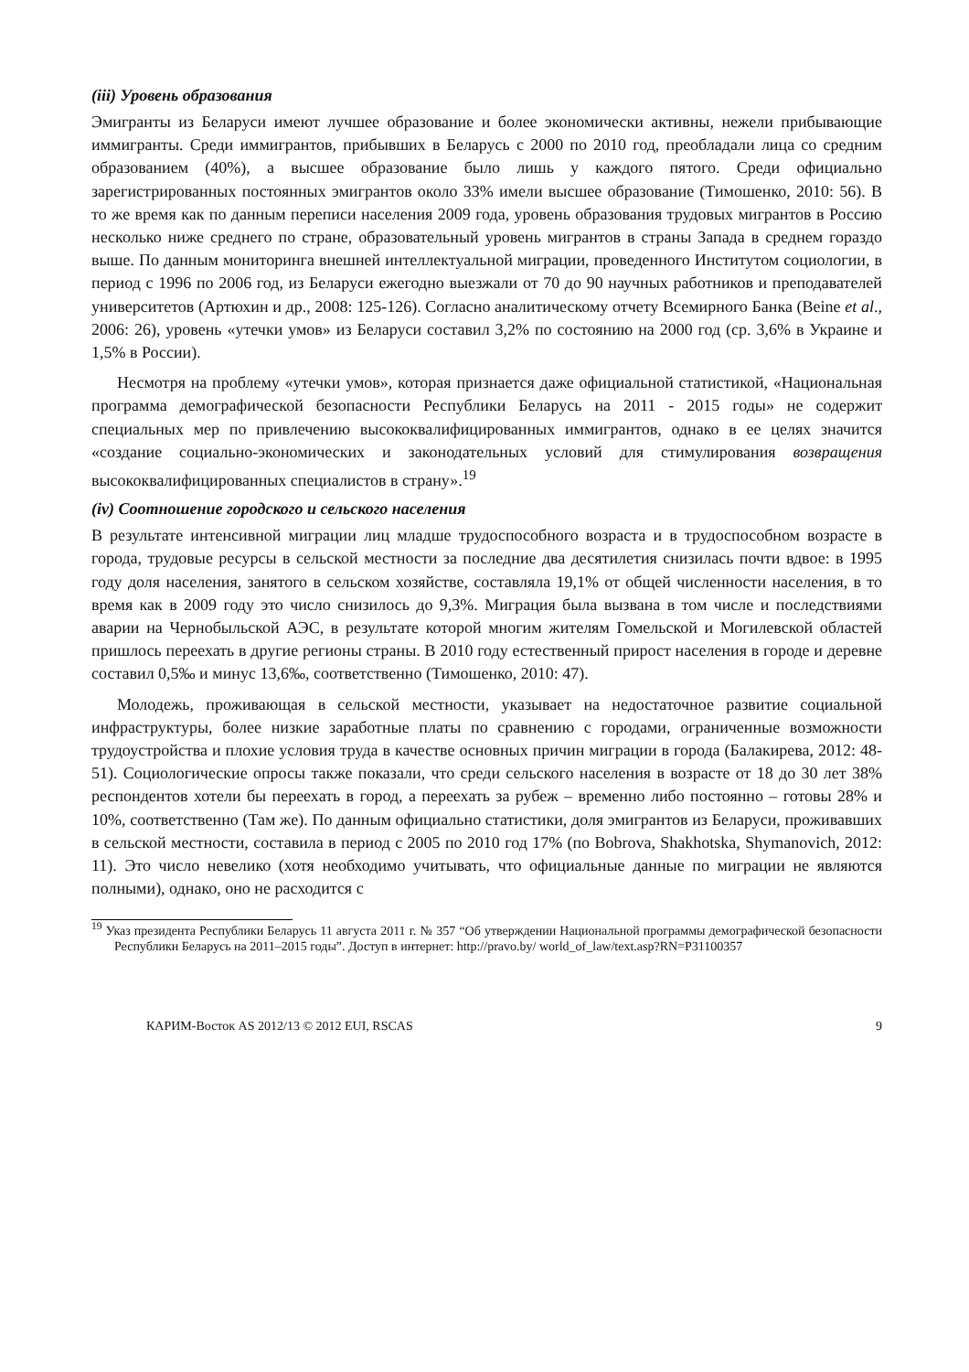(iii) Уровень образования
Эмигранты из Беларуси имеют лучшее образование и более экономически активны, нежели прибывающие иммигранты. Среди иммигрантов, прибывших в Беларусь с 2000 по 2010 год, преобладали лица со средним образованием (40%), а высшее образование было лишь у каждого пятого. Среди официально зарегистрированных постоянных эмигрантов около 33% имели высшее образование (Тимошенко, 2010: 56). В то же время как по данным переписи населения 2009 года, уровень образования трудовых мигрантов в Россию несколько ниже среднего по стране, образовательный уровень мигрантов в страны Запада в среднем гораздо выше. По данным мониторинга внешней интеллектуальной миграции, проведенного Институтом социологии, в период с 1996 по 2006 год, из Беларуси ежегодно выезжали от 70 до 90 научных работников и преподавателей университетов (Артюхин и др., 2008: 125-126). Согласно аналитическому отчету Всемирного Банка (Beine et al., 2006: 26), уровень «утечки умов» из Беларуси составил 3,2% по состоянию на 2000 год (ср. 3,6% в Украине и 1,5% в России).
Несмотря на проблему «утечки умов», которая признается даже официальной статистикой, «Национальная программа демографической безопасности Республики Беларусь на 2011 - 2015 годы» не содержит специальных мер по привлечению высококвалифицированных иммигрантов, однако в ее целях значится «создание социально-экономических и законодательных условий для стимулирования возвращения высококвалифицированных специалистов в страну».<sup>19</sup>
(iv) Соотношение городского и сельского населения
В результате интенсивной миграции лиц младше трудоспособного возраста и в трудоспособном возрасте в города, трудовые ресурсы в сельской местности за последние два десятилетия снизилась почти вдвое: в 1995 году доля населения, занятого в сельском хозяйстве, составляла 19,1% от общей численности населения, в то время как в 2009 году это число снизилось до 9,3%. Миграция была вызвана в том числе и последствиями аварии на Чернобыльской АЭС, в результате которой многим жителям Гомельской и Могилевской областей пришлось переехать в другие регионы страны. В 2010 году естественный прирост населения в городе и деревне составил 0,5‰ и минус 13,6‰, соответственно (Тимошенко, 2010: 47).
Молодежь, проживающая в сельской местности, указывает на недостаточное развитие социальной инфраструктуры, более низкие заработные платы по сравнению с городами, ограниченные возможности трудоустройства и плохие условия труда в качестве основных причин миграции в города (Балакирева, 2012: 48-51). Социологические опросы также показали, что среди сельского населения в возрасте от 18 до 30 лет 38% респондентов хотели бы переехать в город, а переехать за рубеж – временно либо постоянно – готовы 28% и 10%, соответственно (Там же). По данным официально статистики, доля эмигрантов из Беларуси, проживавших в сельской местности, составила в период с 2005 по 2010 год 17% (по Bobrova, Shakhotska, Shymanovich, 2012: 11). Это число невелико (хотя необходимо учитывать, что официальные данные по миграции не являются полными), однако, оно не расходится с
<sup>19</sup> Указ президента Республики Беларусь 11 августа 2011 г. № 357 “Об утверждении Национальной программы демографической безопасности Республики Беларусь на 2011–2015 годы”. Доступ в интернет: http://pravo.by/ world_of_law/text.asp?RN=P31100357
КАРИМ-Восток AS 2012/13 © 2012 EUI, RSCAS 9